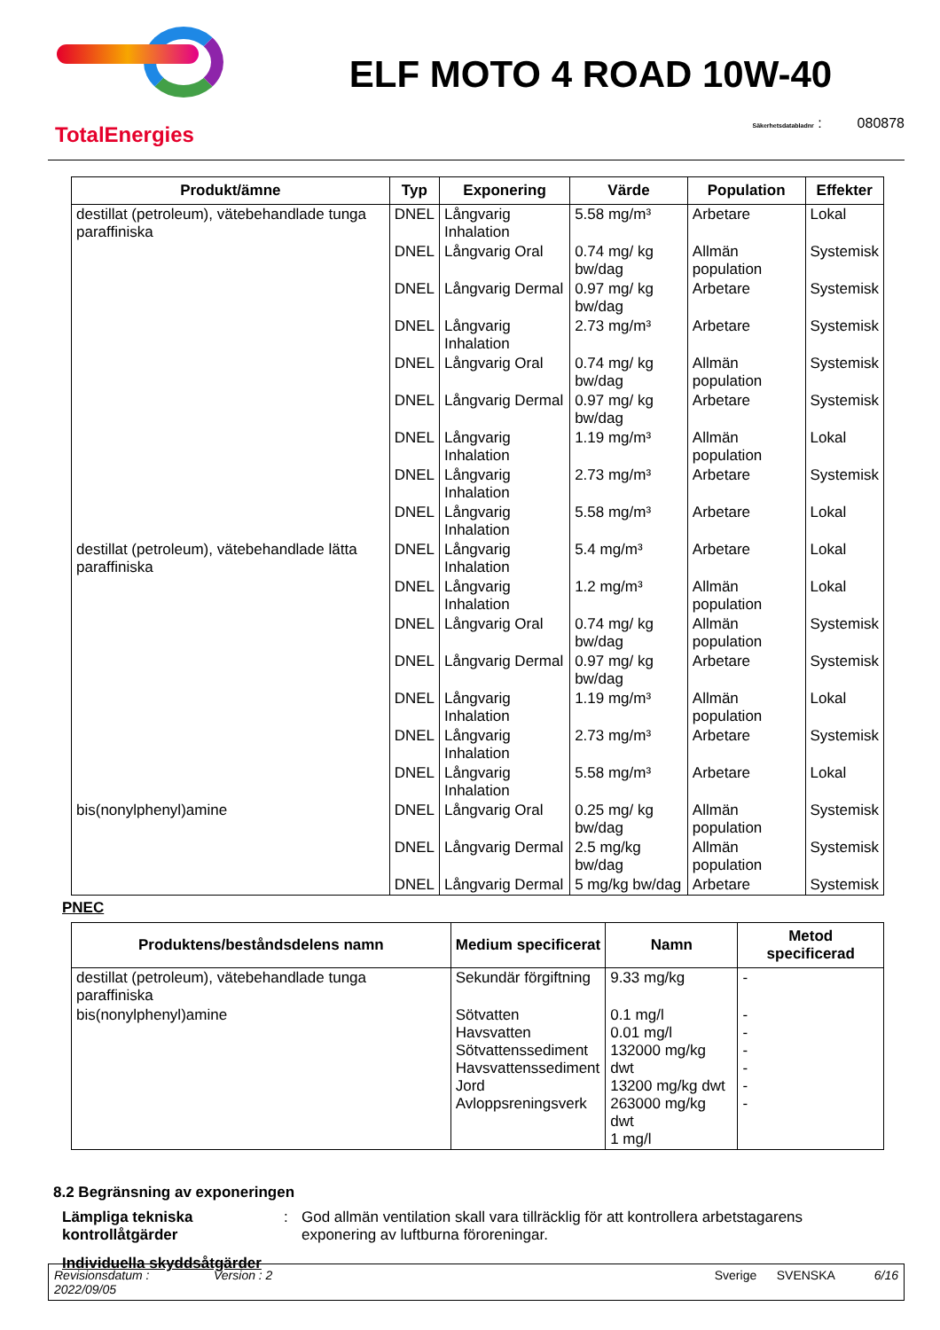TotalEnergies
ELF MOTO 4 ROAD 10W-40
Säkerhetsdatabladnr : 080878
| Produkt/ämne | Typ | Exponering | Värde | Population | Effekter |
| --- | --- | --- | --- | --- | --- |
| destillat (petroleum), vätebehandlade tunga paraffiniska | DNEL | Långvarig Inhalation | 5.58 mg/m³ | Arbetare | Lokal |
| | DNEL | Långvarig Oral | 0.74 mg/ kg bw/dag | Allmän population | Systemisk |
| | DNEL | Långvarig Dermal | 0.97 mg/ kg bw/dag | Arbetare | Systemisk |
| | DNEL | Långvarig Inhalation | 2.73 mg/m³ | Arbetare | Systemisk |
| | DNEL | Långvarig Oral | 0.74 mg/ kg bw/dag | Allmän population | Systemisk |
| | DNEL | Långvarig Dermal | 0.97 mg/ kg bw/dag | Arbetare | Systemisk |
| | DNEL | Långvarig Inhalation | 1.19 mg/m³ | Allmän population | Lokal |
| | DNEL | Långvarig Inhalation | 2.73 mg/m³ | Arbetare | Systemisk |
| | DNEL | Långvarig Inhalation | 5.58 mg/m³ | Arbetare | Lokal |
| destillat (petroleum), vätebehandlade lätta paraffiniska | DNEL | Långvarig Inhalation | 5.4 mg/m³ | Arbetare | Lokal |
| | DNEL | Långvarig Inhalation | 1.2 mg/m³ | Allmän population | Lokal |
| | DNEL | Långvarig Oral | 0.74 mg/ kg bw/dag | Allmän population | Systemisk |
| | DNEL | Långvarig Dermal | 0.97 mg/ kg bw/dag | Arbetare | Systemisk |
| | DNEL | Långvarig Inhalation | 1.19 mg/m³ | Allmän population | Lokal |
| | DNEL | Långvarig Inhalation | 2.73 mg/m³ | Arbetare | Systemisk |
| | DNEL | Långvarig Inhalation | 5.58 mg/m³ | Arbetare | Lokal |
| bis(nonylphenyl)amine | DNEL | Långvarig Oral | 0.25 mg/ kg bw/dag | Allmän population | Systemisk |
| | DNEL | Långvarig Dermal | 2.5 mg/kg bw/dag | Allmän population | Systemisk |
| | DNEL | Långvarig Dermal | 5 mg/kg bw/dag | Arbetare | Systemisk |
PNEC
| Produktens/beståndsdelens namn | Medium specificerat | Namn | Metod specificerad |
| --- | --- | --- | --- |
| destillat (petroleum), vätebehandlade tunga paraffiniska | Sekundär förgiftning | 9.33 mg/kg | - |
| bis(nonylphenyl)amine | Sötvatten Havsvatten Sötvattenssediment Havsvattenssediment Jord Avloppsreningsverk | 0.1 mg/l 0.01 mg/l 132000 mg/kg dwt 13200 mg/kg dwt 263000 mg/kg dwt 1 mg/l | - - - - - - |
8.2 Begränsning av exponeringen
Lämpliga tekniska kontrollåtgärder: God allmän ventilation skall vara tillräcklig för att kontrollera arbetstagarens exponering av luftburna föroreningar.
Individuella skyddsåtgärder
Revisionsdatum : 2022/09/05 Version : 2 Sverige SVENSKA 6/16